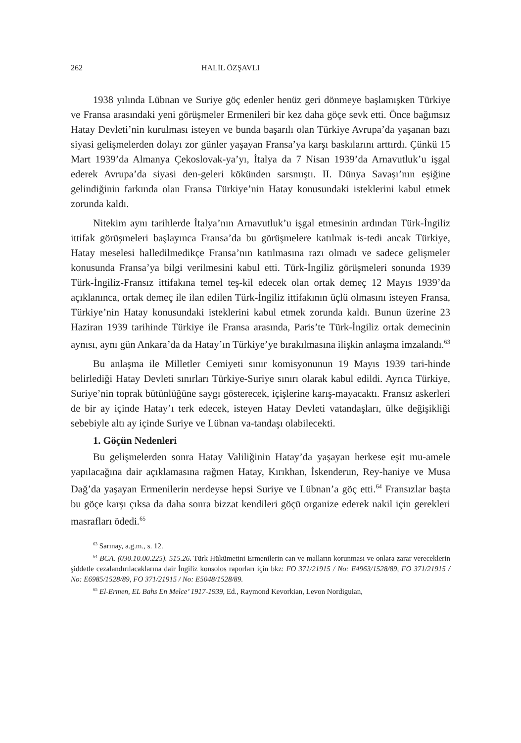262 HALİL ÖZŞAVLI
1938 yılında Lübnan ve Suriye göç edenler henüz geri dönmeye başlamışken Türkiye ve Fransa arasındaki yeni görüşmeler Ermenileri bir kez daha göçe sevk etti. Önce bağımsız Hatay Devleti’nin kurulması isteyen ve bunda başarılı olan Türkiye Avrupa’da yaşanan bazı siyasi gelişmelerden dolayı zor günler yaşayan Fransa’ya karşı baskılarını arttırdı. Çünkü 15 Mart 1939’da Almanya Çekoslovak-ya’yı, İtalya da 7 Nisan 1939’da Arnavutluk’u işgal ederek Avrupa’da siyasi den-geleri kökünden sarsmıştı. II. Dünya Savaşı’nın eşiğine gelindiğinin farkında olan Fransa Türkiye’nin Hatay konusundaki isteklerini kabul etmek zorunda kaldı.
Nitekim aynı tarihlerde İtalya’nın Arnavutluk’u işgal etmesinin ardından Türk-İngiliz ittifak görüşmeleri başlayınca Fransa’da bu görüşmelere katılmak is-tedi ancak Türkiye, Hatay meselesi halledilmedikçe Fransa’nın katılmasına razı olmadı ve sadece gelişmeler konusunda Fransa’ya bilgi verilmesini kabul etti. Türk-İngiliz görüşmeleri sonunda 1939 Türk-İngiliz-Fransız ittifakına temel teş-kil edecek olan ortak demeç 12 Mayıs 1939’da açıklanınca, ortak demeç ile ilan edilen Türk-İngiliz ittifakının üçlü olmasını isteyen Fransa, Türkiye’nin Hatay konusundaki isteklerini kabul etmek zorunda kaldı. Bunun üzerine 23 Haziran 1939 tarihinde Türkiye ile Fransa arasında, Paris’te Türk-İngiliz ortak demecinin aynısı, aynı gün Ankara’da da Hatay’ın Türkiye’ye bırakılmasına ilişkin anlaşma imzalandı.<sup>63</sup>
Bu anlaşma ile Milletler Cemiyeti sınır komisyonunun 19 Mayıs 1939 tari-hinde belirlediği Hatay Devleti sınırları Türkiye-Suriye sınırı olarak kabul edildi. Ayrıca Türkiye, Suriye’nin toprak bütünlüğüne saygı gösterecek, içişlerine karış-mayacaktı. Fransız askerleri de bir ay içinde Hatay’ı terk edecek, isteyen Hatay Devleti vatandaşları, ülke değişikliği sebebiyle altı ay içinde Suriye ve Lübnan va-tandaşı olabilecekti.
1. Göçün Nedenleri
Bu gelişmelerden sonra Hatay Valiliğinin Hatay’da yaşayan herkese eşit mu-amele yapılacağına dair açıklamasına rağmen Hatay, Kırıkhan, İskenderun, Rey-haniye ve Musa Dağ’da yaşayan Ermenilerin nerdeyse hepsi Suriye ve Lübnan’a göç etti.<sup>64</sup> Fransızlar başta bu göçe karşı çıksa da daha sonra bizzat kendileri göçü organize ederek nakil için gerekleri masrafları ödedi.<sup>65</sup>
<sup>63</sup> Sarınay, a.g.m., s. 12.
<sup>64</sup> BCA. (030.10.00.225). 515.26. Türk Hükümetini Ermenilerin can ve malların korunması ve onlara zarar vereceklerin şiddetle cezalandırılacaklarına dair İngiliz konsolos raporları için bkz: FO 371/21915 / No: E4963/1528/89, FO 371/21915 / No: E6985/1528/89, FO 371/21915 / No: E5048/1528/89.
<sup>65</sup> El-Ermen, EL Bahs En Melce’ 1917-1939, Ed., Raymond Kevorkian, Levon Nordiguian,